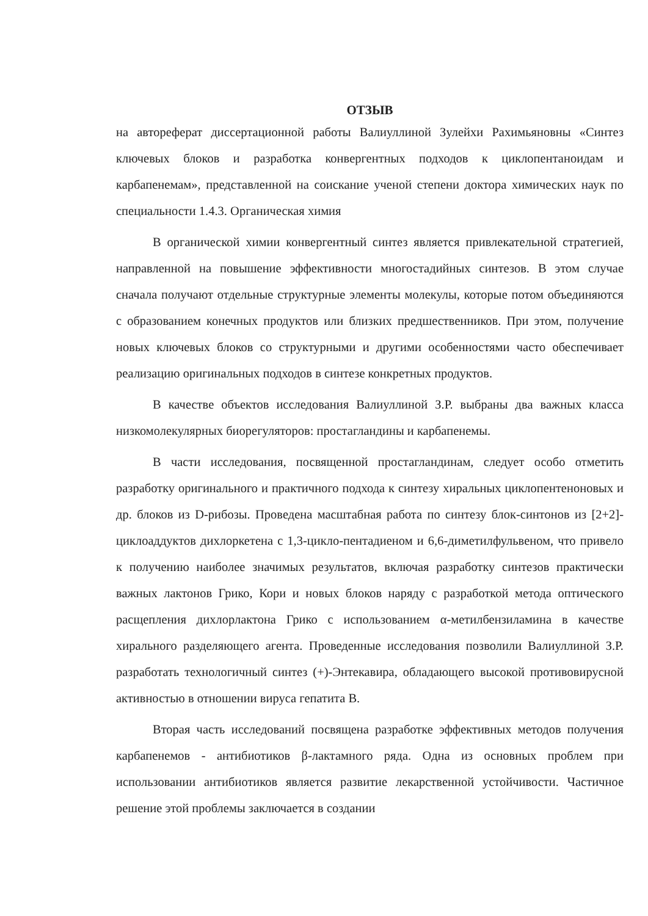ОТЗЫВ
на автореферат диссертационной работы Валиуллиной Зулейхи Рахимьяновны «Синтез ключевых блоков и разработка конвергентных подходов к циклопентаноидам и карбапенемам», представленной на соискание ученой степени доктора химических наук по специальности 1.4.3. Органическая химия
В органической химии конвергентный синтез является привлекательной стратегией, направленной на повышение эффективности многостадийных синтезов. В этом случае сначала получают отдельные структурные элементы молекулы, которые потом объединяются с образованием конечных продуктов или близких предшественников. При этом, получение новых ключевых блоков со структурными и другими особенностями часто обеспечивает реализацию оригинальных подходов в синтезе конкретных продуктов.
В качестве объектов исследования Валиуллиной З.Р. выбраны два важных класса низкомолекулярных биорегуляторов: простагландины и карбапенемы.
В части исследования, посвященной простагландинам, следует особо отметить разработку оригинального и практичного подхода к синтезу хиральных циклопентеноновых и др. блоков из D-рибозы. Проведена масштабная работа по синтезу блок-синтонов из [2+2]-циклоаддуктов дихлоркетена с 1,3-цикло-пентадиеном и 6,6-диметилфульвеном, что привело к получению наиболее значимых результатов, включая разработку синтезов практически важных лактонов Грико, Кори и новых блоков наряду с разработкой метода оптического расщепления дихлорлактона Грико с использованием α-метилбензиламина в качестве хирального разделяющего агента. Проведенные исследования позволили Валиуллиной З.Р. разработать технологичный синтез (+)-Энтекавира, обладающего высокой противовирусной активностью в отношении вируса гепатита В.
Вторая часть исследований посвящена разработке эффективных методов получения карбапенемов - антибиотиков β-лактамного ряда. Одна из основных проблем при использовании антибиотиков является развитие лекарственной устойчивости. Частичное решение этой проблемы заключается в создании